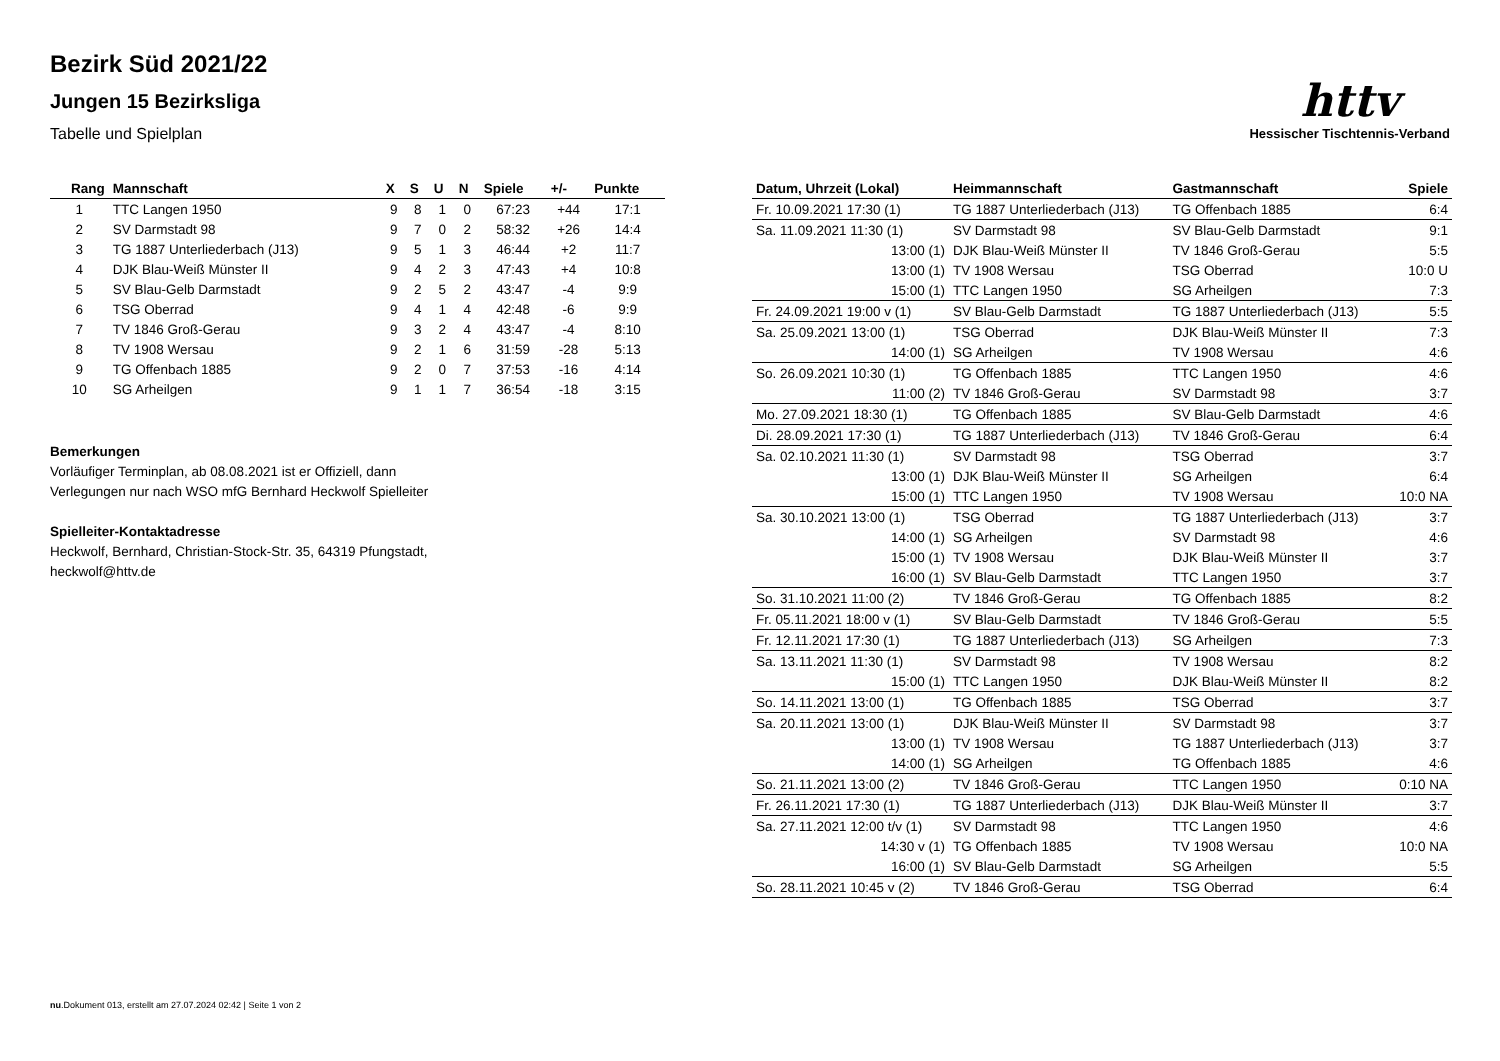Bezirk Süd 2021/22
Jungen 15 Bezirksliga
Tabelle und Spielplan
httv
Hessischer Tischtennis-Verband
| Rang | Mannschaft | X | S | U | N | Spiele | +/- | Punkte |
| --- | --- | --- | --- | --- | --- | --- | --- | --- |
| 1 | TTC Langen 1950 | 9 | 8 | 1 | 0 | 67:23 | +44 | 17:1 |
| 2 | SV Darmstadt 98 | 9 | 7 | 0 | 2 | 58:32 | +26 | 14:4 |
| 3 | TG 1887 Unterliederbach (J13) | 9 | 5 | 1 | 3 | 46:44 | +2 | 11:7 |
| 4 | DJK Blau-Weiß Münster II | 9 | 4 | 2 | 3 | 47:43 | +4 | 10:8 |
| 5 | SV Blau-Gelb Darmstadt | 9 | 2 | 5 | 2 | 43:47 | -4 | 9:9 |
| 6 | TSG Oberrad | 9 | 4 | 1 | 4 | 42:48 | -6 | 9:9 |
| 7 | TV 1846 Groß-Gerau | 9 | 3 | 2 | 4 | 43:47 | -4 | 8:10 |
| 8 | TV 1908 Wersau | 9 | 2 | 1 | 6 | 31:59 | -28 | 5:13 |
| 9 | TG Offenbach 1885 | 9 | 2 | 0 | 7 | 37:53 | -16 | 4:14 |
| 10 | SG Arheilgen | 9 | 1 | 1 | 7 | 36:54 | -18 | 3:15 |
Bemerkungen
Vorläufiger Terminplan, ab 08.08.2021 ist er Offiziell, dann
Verlegungen nur nach WSO mfG Bernhard Heckwolf Spielleiter
Spielleiter-Kontaktadresse
Heckwolf, Bernhard, Christian-Stock-Str. 35, 64319 Pfungstadt,
heckwolf@httv.de
| Datum, Uhrzeit (Lokal) | Heimmannschaft | Gastmannschaft | Spiele |
| --- | --- | --- | --- |
| Fr. 10.09.2021 17:30 (1) | TG 1887 Unterliederbach (J13) | TG Offenbach 1885 | 6:4 |
| Sa. 11.09.2021 11:30 (1) | SV Darmstadt 98 | SV Blau-Gelb Darmstadt | 9:1 |
| 13:00 (1) | DJK Blau-Weiß Münster II | TV 1846 Groß-Gerau | 5:5 |
| 13:00 (1) | TV 1908 Wersau | TSG Oberrad | 10:0 U |
| 15:00 (1) | TTC Langen 1950 | SG Arheilgen | 7:3 |
| Fr. 24.09.2021 19:00 v (1) | SV Blau-Gelb Darmstadt | TG 1887 Unterliederbach (J13) | 5:5 |
| Sa. 25.09.2021 13:00 (1) | TSG Oberrad | DJK Blau-Weiß Münster II | 7:3 |
| 14:00 (1) | SG Arheilgen | TV 1908 Wersau | 4:6 |
| So. 26.09.2021 10:30 (1) | TG Offenbach 1885 | TTC Langen 1950 | 4:6 |
| 11:00 (2) | TV 1846 Groß-Gerau | SV Darmstadt 98 | 3:7 |
| Mo. 27.09.2021 18:30 (1) | TG Offenbach 1885 | SV Blau-Gelb Darmstadt | 4:6 |
| Di. 28.09.2021 17:30 (1) | TG 1887 Unterliederbach (J13) | TV 1846 Groß-Gerau | 6:4 |
| Sa. 02.10.2021 11:30 (1) | SV Darmstadt 98 | TSG Oberrad | 3:7 |
| 13:00 (1) | DJK Blau-Weiß Münster II | SG Arheilgen | 6:4 |
| 15:00 (1) | TTC Langen 1950 | TV 1908 Wersau | 10:0 NA |
| Sa. 30.10.2021 13:00 (1) | TSG Oberrad | TG 1887 Unterliederbach (J13) | 3:7 |
| 14:00 (1) | SG Arheilgen | SV Darmstadt 98 | 4:6 |
| 15:00 (1) | TV 1908 Wersau | DJK Blau-Weiß Münster II | 3:7 |
| 16:00 (1) | SV Blau-Gelb Darmstadt | TTC Langen 1950 | 3:7 |
| So. 31.10.2021 11:00 (2) | TV 1846 Groß-Gerau | TG Offenbach 1885 | 8:2 |
| Fr. 05.11.2021 18:00 v (1) | SV Blau-Gelb Darmstadt | TV 1846 Groß-Gerau | 5:5 |
| Fr. 12.11.2021 17:30 (1) | TG 1887 Unterliederbach (J13) | SG Arheilgen | 7:3 |
| Sa. 13.11.2021 11:30 (1) | SV Darmstadt 98 | TV 1908 Wersau | 8:2 |
| 15:00 (1) | TTC Langen 1950 | DJK Blau-Weiß Münster II | 8:2 |
| So. 14.11.2021 13:00 (1) | TG Offenbach 1885 | TSG Oberrad | 3:7 |
| Sa. 20.11.2021 13:00 (1) | DJK Blau-Weiß Münster II | SV Darmstadt 98 | 3:7 |
| 13:00 (1) | TV 1908 Wersau | TG 1887 Unterliederbach (J13) | 3:7 |
| 14:00 (1) | SG Arheilgen | TG Offenbach 1885 | 4:6 |
| So. 21.11.2021 13:00 (2) | TV 1846 Groß-Gerau | TTC Langen 1950 | 0:10 NA |
| Fr. 26.11.2021 17:30 (1) | TG 1887 Unterliederbach (J13) | DJK Blau-Weiß Münster II | 3:7 |
| Sa. 27.11.2021 12:00 t/v (1) | SV Darmstadt 98 | TTC Langen 1950 | 4:6 |
| 14:30 v (1) | TG Offenbach 1885 | TV 1908 Wersau | 10:0 NA |
| 16:00 (1) | SV Blau-Gelb Darmstadt | SG Arheilgen | 5:5 |
| So. 28.11.2021 10:45 v (2) | TV 1846 Groß-Gerau | TSG Oberrad | 6:4 |
nu.Dokument 013, erstellt am 27.07.2024 02:42 | Seite 1 von 2